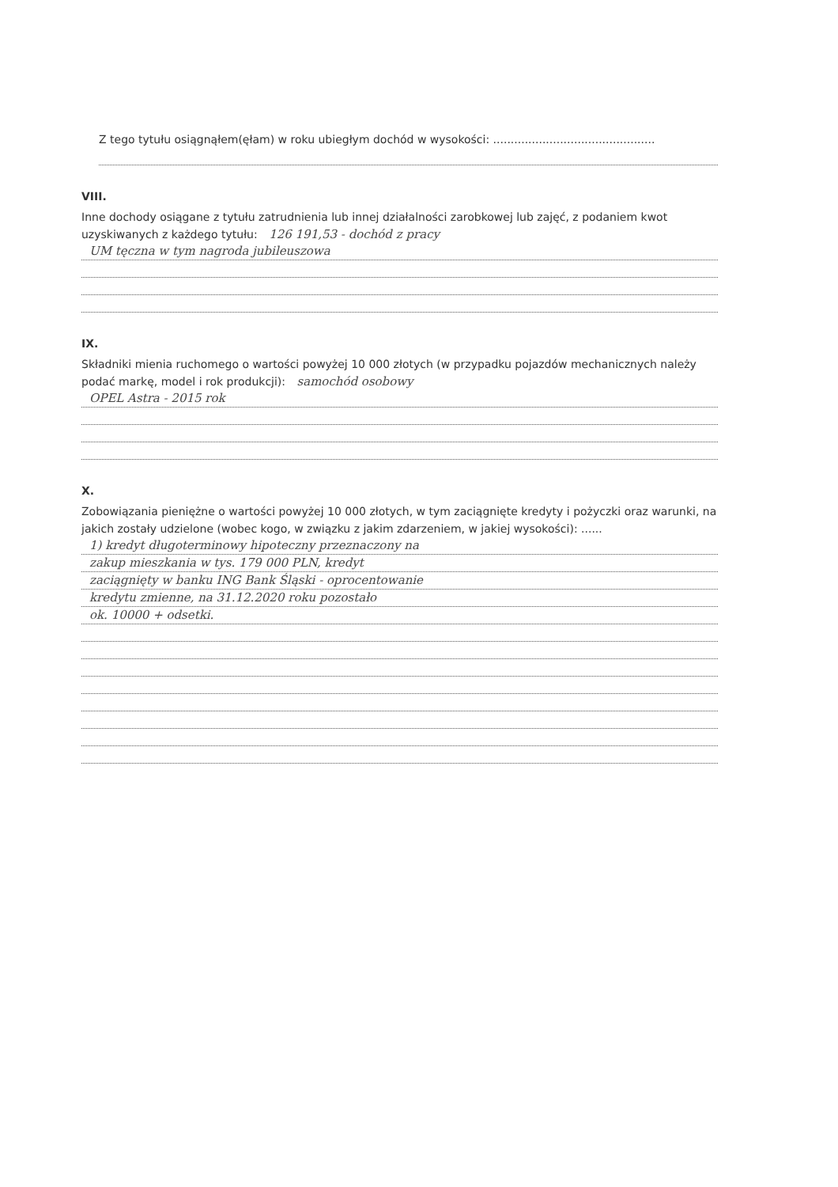Z tego tytułu osiągnąłem(ęłam) w roku ubiegłym dochód w wysokości: ..............................................
VIII.
Inne dochody osiągane z tytułu zatrudnienia lub innej działalności zarobkowej lub zajęć, z podaniem kwot uzyskiwanych z każdego tytułu: 126 191,53 - dochód z pracy
UM tęczna w tym nagroda jubileuszowa
IX.
Składniki mienia ruchomego o wartości powyżej 10 000 złotych (w przypadku pojazdów mechanicznych należy podać markę, model i rok produkcji): samochód osobowy
OPEL Astra - 2015 rok
X.
Zobowiązania pieniężne o wartości powyżej 10 000 złotych, w tym zaciągnięte kredyty i pożyczki oraz warunki, na jakich zostały udzielone (wobec kogo, w związku z jakim zdarzeniem, w jakiej wysokości): ......
1) kredyt długoterminowy hipoteczny przeznaczony na
zakup mieszkania w tys. 179 000 PLN, kredyt
zaciągnięty w banku ING Bank Śląski - oprocentowanie
kredytu zmienne, na 31.12.2020 roku pozostało
ok. 10000 + odsetki.